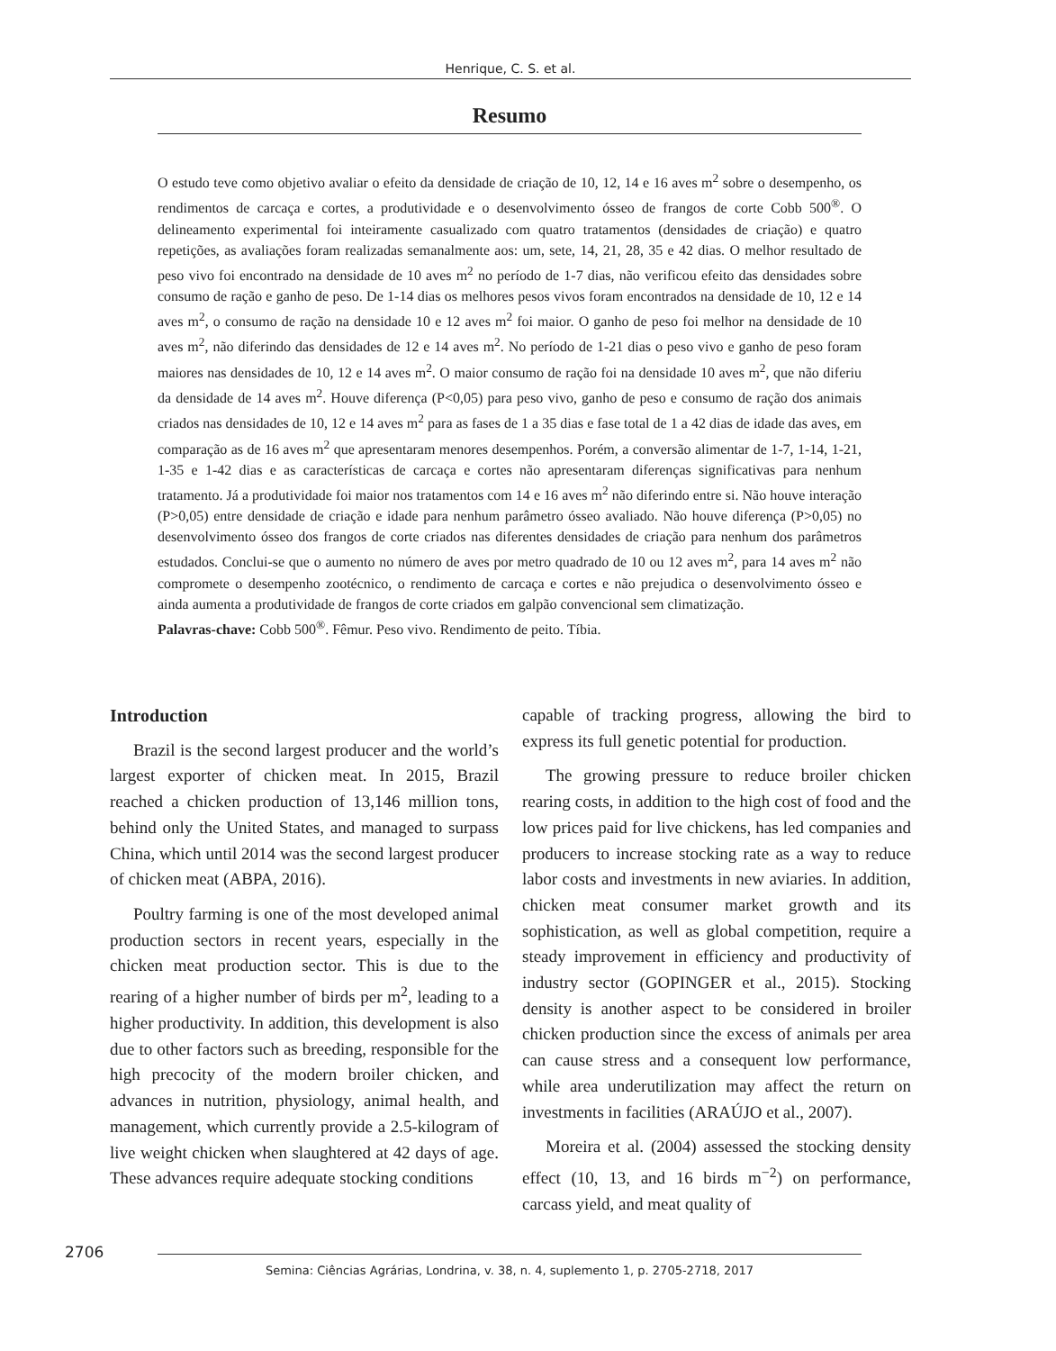Henrique, C. S. et al.
Resumo
O estudo teve como objetivo avaliar o efeito da densidade de criação de 10, 12, 14 e 16 aves m<sup>2</sup> sobre o desempenho, os rendimentos de carcaça e cortes, a produtividade e o desenvolvimento ósseo de frangos de corte Cobb 500<sup>®</sup>. O delineamento experimental foi inteiramente casualizado com quatro tratamentos (densidades de criação) e quatro repetições, as avaliações foram realizadas semanalmente aos: um, sete, 14, 21, 28, 35 e 42 dias. O melhor resultado de peso vivo foi encontrado na densidade de 10 aves m<sup>2</sup> no período de 1-7 dias, não verificou efeito das densidades sobre consumo de ração e ganho de peso. De 1-14 dias os melhores pesos vivos foram encontrados na densidade de 10, 12 e 14 aves m<sup>2</sup>, o consumo de ração na densidade 10 e 12 aves m<sup>2</sup> foi maior. O ganho de peso foi melhor na densidade de 10 aves m<sup>2</sup>, não diferindo das densidades de 12 e 14 aves m<sup>2</sup>. No período de 1-21 dias o peso vivo e ganho de peso foram maiores nas densidades de 10, 12 e 14 aves m<sup>2</sup>. O maior consumo de ração foi na densidade 10 aves m<sup>2</sup>, que não diferiu da densidade de 14 aves m<sup>2</sup>. Houve diferença (P<0,05) para peso vivo, ganho de peso e consumo de ração dos animais criados nas densidades de 10, 12 e 14 aves m<sup>2</sup> para as fases de 1 a 35 dias e fase total de 1 a 42 dias de idade das aves, em comparação as de 16 aves m<sup>2</sup> que apresentaram menores desempenhos. Porém, a conversão alimentar de 1-7, 1-14, 1-21, 1-35 e 1-42 dias e as características de carcaça e cortes não apresentaram diferenças significativas para nenhum tratamento. Já a produtividade foi maior nos tratamentos com 14 e 16 aves m<sup>2</sup> não diferindo entre si. Não houve interação (P>0,05) entre densidade de criação e idade para nenhum parâmetro ósseo avaliado. Não houve diferença (P>0,05) no desenvolvimento ósseo dos frangos de corte criados nas diferentes densidades de criação para nenhum dos parâmetros estudados. Conclui-se que o aumento no número de aves por metro quadrado de 10 ou 12 aves m<sup>2</sup>, para 14 aves m<sup>2</sup> não compromete o desempenho zootécnico, o rendimento de carcaça e cortes e não prejudica o desenvolvimento ósseo e ainda aumenta a produtividade de frangos de corte criados em galpão convencional sem climatização.
Palavras-chave: Cobb 500<sup>®</sup>. Fêmur. Peso vivo. Rendimento de peito. Tíbia.
Introduction
Brazil is the second largest producer and the world’s largest exporter of chicken meat. In 2015, Brazil reached a chicken production of 13,146 million tons, behind only the United States, and managed to surpass China, which until 2014 was the second largest producer of chicken meat (ABPA, 2016).
Poultry farming is one of the most developed animal production sectors in recent years, especially in the chicken meat production sector. This is due to the rearing of a higher number of birds per m<sup>2</sup>, leading to a higher productivity. In addition, this development is also due to other factors such as breeding, responsible for the high precocity of the modern broiler chicken, and advances in nutrition, physiology, animal health, and management, which currently provide a 2.5-kilogram of live weight chicken when slaughtered at 42 days of age. These advances require adequate stocking conditions
capable of tracking progress, allowing the bird to express its full genetic potential for production.
The growing pressure to reduce broiler chicken rearing costs, in addition to the high cost of food and the low prices paid for live chickens, has led companies and producers to increase stocking rate as a way to reduce labor costs and investments in new aviaries. In addition, chicken meat consumer market growth and its sophistication, as well as global competition, require a steady improvement in efficiency and productivity of industry sector (GOPINGER et al., 2015). Stocking density is another aspect to be considered in broiler chicken production since the excess of animals per area can cause stress and a consequent low performance, while area underutilization may affect the return on investments in facilities (ARAÚJO et al., 2007).
Moreira et al. (2004) assessed the stocking density effect (10, 13, and 16 birds m<sup>−2</sup>) on performance, carcass yield, and meat quality of
2706
Semina: Ciências Agrárias, Londrina, v. 38, n. 4, suplemento 1, p. 2705-2718, 2017